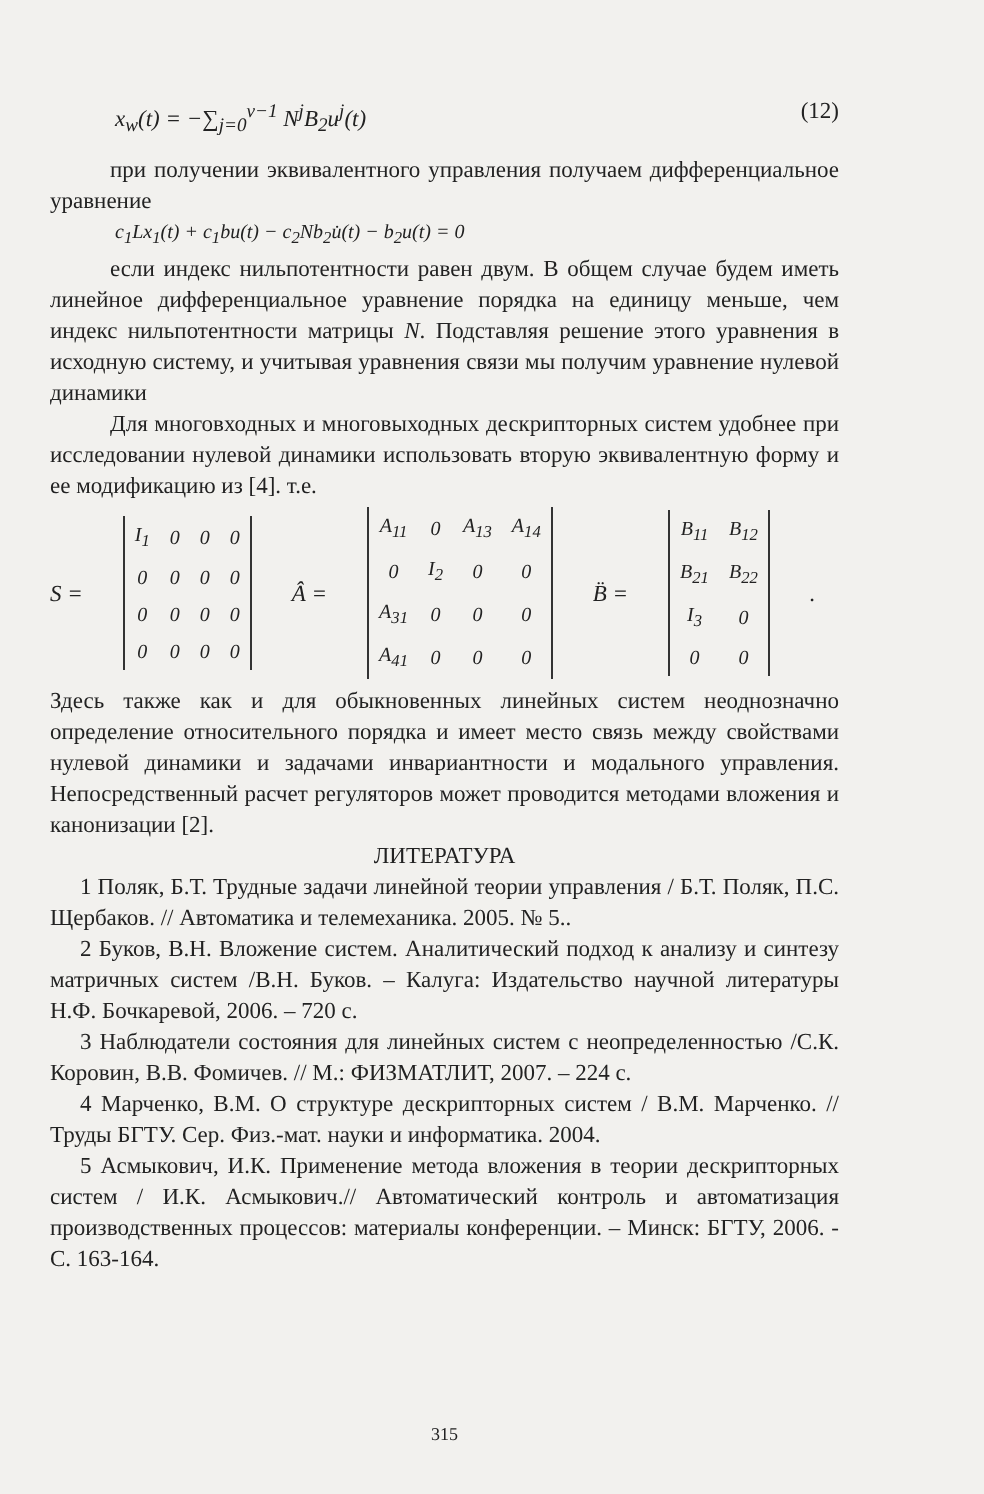x<sub>w</sub>(t) = −∑<sub>j=0</sub><sup>ν−1</sup> N<sup>j</sup>B<sub>2</sub>u<sup>j</sup>(t) (12)
при получении эквивалентного управления получаем дифференциальное уравнение
c<sub>1</sub>Lx<sub>1</sub>(t) + c<sub>1</sub>bu(t) − c<sub>2</sub>Nb<sub>2</sub>u̇(t) − b<sub>2</sub>u(t) = 0
если индекс нильпотентности равен двум. В общем случае будем иметь линейное дифференциальное уравнение порядка на единицу меньше, чем индекс нильпотентности матрицы N. Подставляя решение этого уравнения в исходную систему, и учитывая уравнения связи мы получим уравнение нулевой динамики
Для многовходных и многовыходных дескрипторных систем удобнее при исследовании нулевой динамики использовать вторую эквивалентную форму и ее модификацию из [4]. т.е.
S =
| I<sub>1</sub> | 0 | 0 | 0 |
| 0 | 0 | 0 | 0 |
| 0 | 0 | 0 | 0 |
| 0 | 0 | 0 | 0 |
Â =
| A<sub>11</sub> | 0 | A<sub>13</sub> | A<sub>14</sub> |
| 0 | I<sub>2</sub> | 0 | 0 |
| A<sub>31</sub> | 0 | 0 | 0 |
| A<sub>41</sub> | 0 | 0 | 0 |
B̈ =
| B<sub>11</sub> | B<sub>12</sub> |
| B<sub>21</sub> | B<sub>22</sub> |
| I<sub>3</sub> | 0 |
| 0 | 0 |
.
Здесь также как и для обыкновенных линейных систем неоднозначно определение относительного порядка и имеет место связь между свойствами нулевой динамики и задачами инвариантности и модального управления. Непосредственный расчет регуляторов может проводится методами вложения и канонизации [2].
ЛИТЕРАТУРА
1 Поляк, Б.Т. Трудные задачи линейной теории управления / Б.Т. Поляк, П.С. Щербаков. // Автоматика и телемеханика. 2005. № 5..
2 Буков, В.Н. Вложение систем. Аналитический подход к анализу и синтезу матричных систем /В.Н. Буков. – Калуга: Издательство научной литературы Н.Ф. Бочкаревой, 2006. – 720 с.
3 Наблюдатели состояния для линейных систем с неопределенностью /С.К. Коровин, В.В. Фомичев. // М.: ФИЗМАТЛИТ, 2007. – 224 с.
4 Марченко, В.М. О структуре дескрипторных систем / В.М. Марченко. // Труды БГТУ. Сер. Физ.-мат. науки и информатика. 2004.
5 Асмыкович, И.К. Применение метода вложения в теории дескрипторных систем / И.К. Асмыкович.// Автоматический контроль и автоматизация производственных процессов: материалы конференции. – Минск: БГТУ, 2006. - С. 163-164.
315